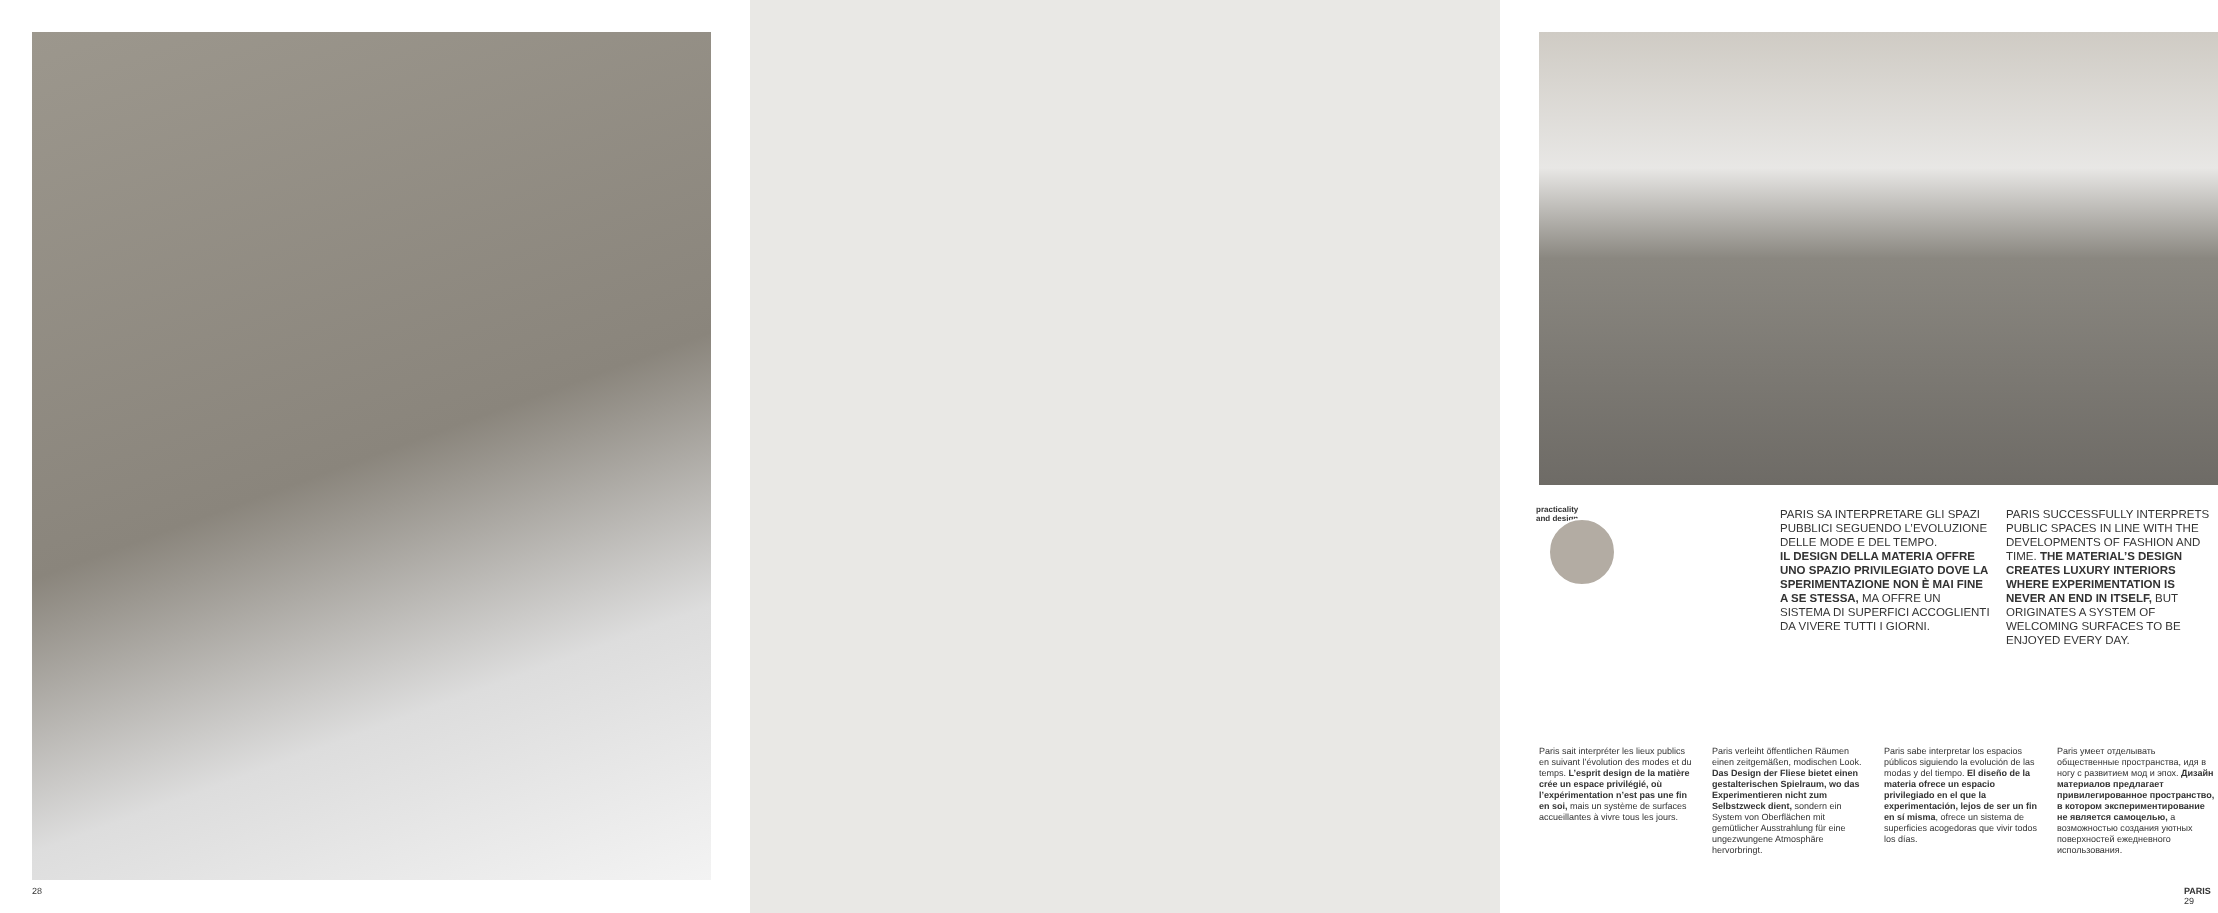28
practicality and design
PARIS SA INTERPRETARE GLI SPAZI PUBBLICI SEGUENDO L’EVOLUZIONE DELLE MODE E DEL TEMPO.
IL DESIGN DELLA MATERIA OFFRE UNO SPAZIO PRIVILEGIATO DOVE LA SPERIMENTAZIONE NON È MAI FINE A SE STESSA, MA OFFRE UN SISTEMA DI SUPERFICI ACCOGLIENTI DA VIVERE TUTTI I GIORNI.
PARIS SUCCESSFULLY INTERPRETS PUBLIC SPACES IN LINE WITH THE DEVELOPMENTS OF FASHION AND TIME. THE MATERIAL’S DESIGN CREATES LUXURY INTERIORS WHERE EXPERIMENTATION IS NEVER AN END IN ITSELF, BUT ORIGINATES A SYSTEM OF WELCOMING SURFACES TO BE ENJOYED EVERY DAY.
Paris sait interpréter les lieux publics en suivant l’évolution des modes et du temps. L’esprit design de la matière crée un espace privilégié, où l’expérimentation n’est pas une fin en soi, mais un système de surfaces accueillantes à vivre tous les jours.
Paris verleiht öffentlichen Räumen einen zeitgemäßen, modischen Look. Das Design der Fliese bietet einen gestalterischen Spielraum, wo das Experimentieren nicht zum Selbstzweck dient, sondern ein System von Oberflächen mit gemütlicher Ausstrahlung für eine ungezwungene Atmosphäre hervorbringt.
Paris sabe interpretar los espacios públicos siguiendo la evolución de las modas y del tiempo. El diseño de la materia ofrece un espacio privilegiado en el que la experimentación, lejos de ser un fin en sí misma, ofrece un sistema de superficies acogedoras que vivir todos los días.
Paris умеет отделывать общественные пространства, идя в ногу с развитием мод и эпох. Дизайн материалов предлагает привилегированное пространство, в котором экспериментирование не является самоцелью, а возможностью создания уютных поверхностей ежедневного использования.
PARIS 29